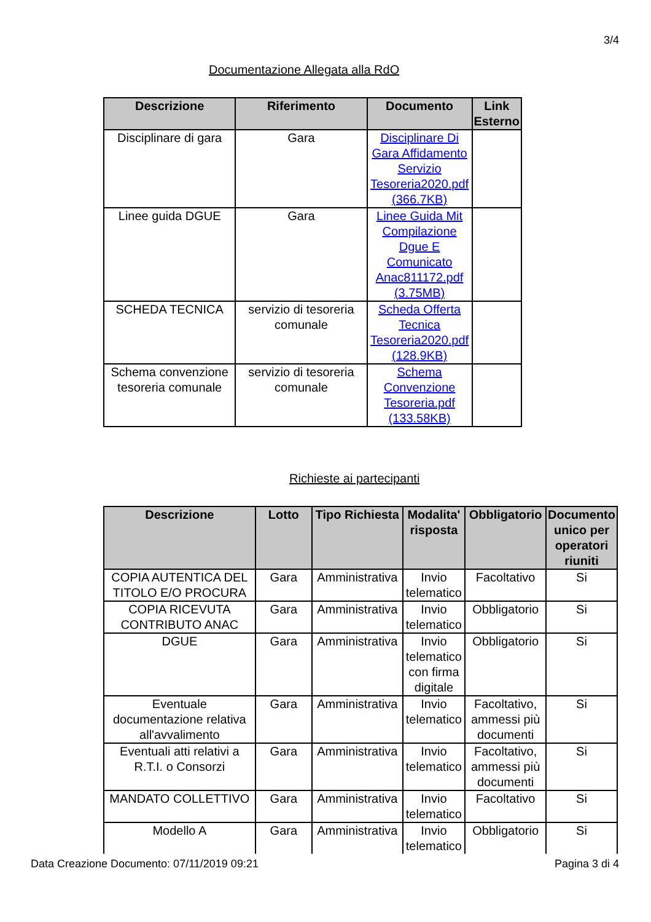3/4
Documentazione Allegata alla RdO
| Descrizione | Riferimento | Documento | Link Esterno |
| --- | --- | --- | --- |
| Disciplinare di gara | Gara | Disciplinare Di Gara Affidamento Servizio Tesoreria2020.pdf (366.7KB) | |
| Linee guida DGUE | Gara | Linee Guida Mit Compilazione Dgue E Comunicato Anac811172.pdf (3.75MB) | |
| SCHEDA TECNICA | servizio di tesoreria comunale | Scheda Offerta Tecnica Tesoreria2020.pdf (128.9KB) | |
| Schema convenzione tesoreria comunale | servizio di tesoreria comunale | Schema Convenzione Tesoreria.pdf (133.58KB) | |
Richieste ai partecipanti
| Descrizione | Lotto | Tipo Richiesta | Modalita' risposta | Obbligatorio | Documento unico per operatori riuniti |
| --- | --- | --- | --- | --- | --- |
| COPIA AUTENTICA DEL TITOLO E/O PROCURA | Gara | Amministrativa | Invio telematico | Facoltativo | Si |
| COPIA RICEVUTA CONTRIBUTO ANAC | Gara | Amministrativa | Invio telematico | Obbligatorio | Si |
| DGUE | Gara | Amministrativa | Invio telematico con firma digitale | Obbligatorio | Si |
| Eventuale documentazione relativa all'avvalimento | Gara | Amministrativa | Invio telematico | Facoltativo, ammessi più documenti | Si |
| Eventuali atti relativi a R.T.I. o Consorzi | Gara | Amministrativa | Invio telematico | Facoltativo, ammessi più documenti | Si |
| MANDATO COLLETTIVO | Gara | Amministrativa | Invio telematico | Facoltativo | Si |
| Modello A | Gara | Amministrativa | Invio telematico | Obbligatorio | Si |
Data Creazione Documento: 07/11/2019 09:21 Pagina 3 di 4